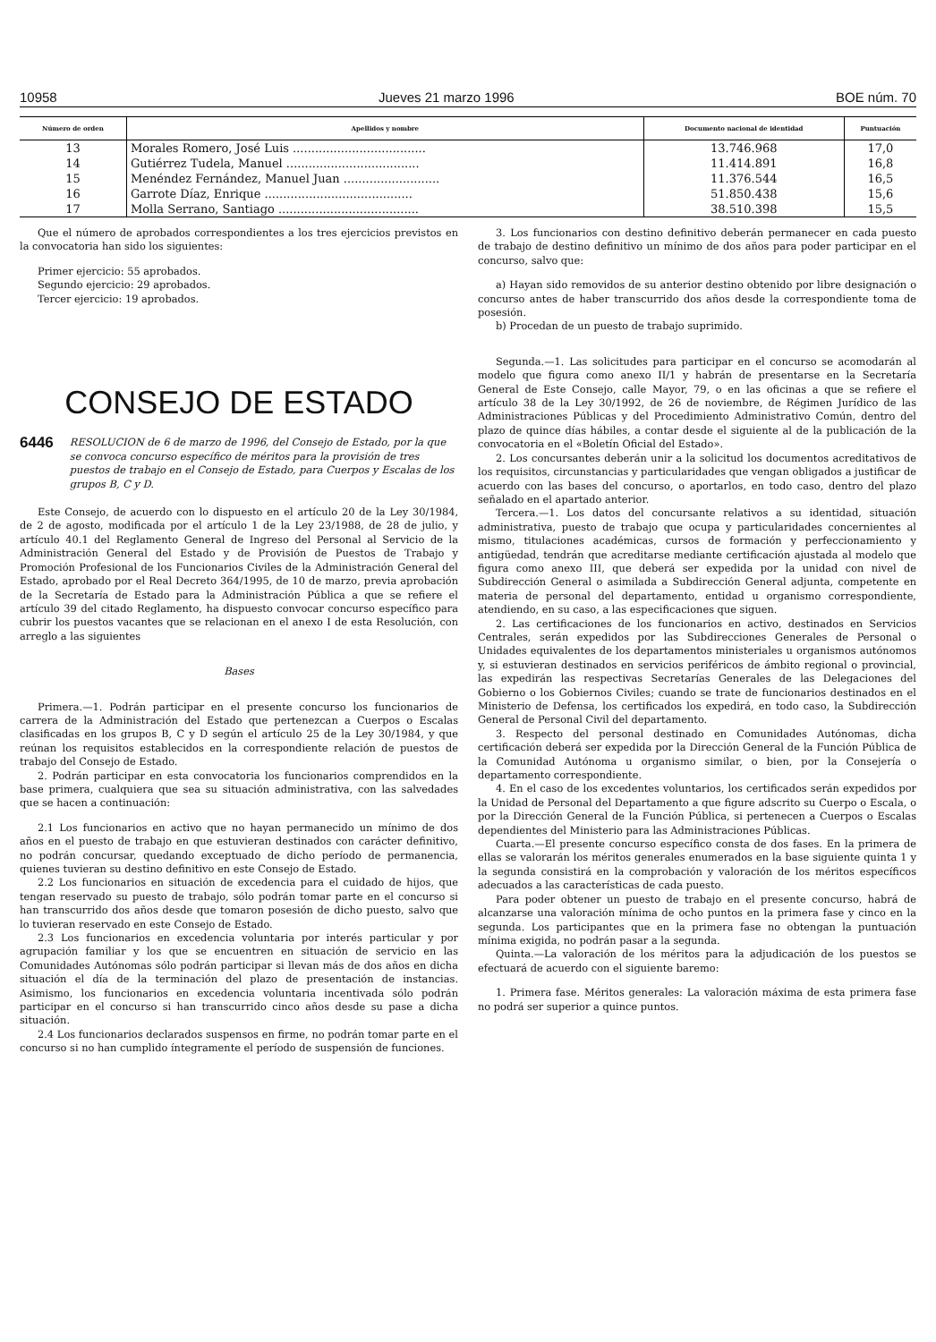10958 Jueves 21 marzo 1996 BOE núm. 70
| Número de orden | Apellidos y nombre | Documento nacional de identidad | Puntuación |
| --- | --- | --- | --- |
| 13 | Morales Romero, José Luis .................................... | 13.746.968 | 17,0 |
| 14 | Gutiérrez Tudela, Manuel .................................... | 11.414.891 | 16,8 |
| 15 | Menéndez Fernández, Manuel Juan .......................... | 11.376.544 | 16,5 |
| 16 | Garrote Díaz, Enrique ........................................ | 51.850.438 | 15,6 |
| 17 | Molla Serrano, Santiago ...................................... | 38.510.398 | 15,5 |
Que el número de aprobados correspondientes a los tres ejercicios previstos en la convocatoria han sido los siguientes:
Primer ejercicio: 55 aprobados.
Segundo ejercicio: 29 aprobados.
Tercer ejercicio: 19 aprobados.
CONSEJO DE ESTADO
6446 RESOLUCION de 6 de marzo de 1996, del Consejo de Estado, por la que se convoca concurso específico de méritos para la provisión de tres puestos de trabajo en el Consejo de Estado, para Cuerpos y Escalas de los grupos B, C y D.
Este Consejo, de acuerdo con lo dispuesto en el artículo 20 de la Ley 30/1984, de 2 de agosto, modificada por el artículo 1 de la Ley 23/1988, de 28 de julio, y artículo 40.1 del Reglamento General de Ingreso del Personal al Servicio de la Administración General del Estado y de Provisión de Puestos de Trabajo y Promoción Profesional de los Funcionarios Civiles de la Administración General del Estado, aprobado por el Real Decreto 364/1995, de 10 de marzo, previa aprobación de la Secretaría de Estado para la Administración Pública a que se refiere el artículo 39 del citado Reglamento, ha dispuesto convocar concurso específico para cubrir los puestos vacantes que se relacionan en el anexo I de esta Resolución, con arreglo a las siguientes
Bases
Primera.—1. Podrán participar en el presente concurso los funcionarios de carrera de la Administración del Estado que pertenezcan a Cuerpos o Escalas clasificadas en los grupos B, C y D según el artículo 25 de la Ley 30/1984, y que reúnan los requisitos establecidos en la correspondiente relación de puestos de trabajo del Consejo de Estado.
2. Podrán participar en esta convocatoria los funcionarios comprendidos en la base primera, cualquiera que sea su situación administrativa, con las salvedades que se hacen a continuación:
2.1 Los funcionarios en activo que no hayan permanecido un mínimo de dos años en el puesto de trabajo en que estuvieran destinados con carácter definitivo, no podrán concursar, quedando exceptuado de dicho período de permanencia, quienes tuvieran su destino definitivo en este Consejo de Estado.
2.2 Los funcionarios en situación de excedencia para el cuidado de hijos, que tengan reservado su puesto de trabajo, sólo podrán tomar parte en el concurso si han transcurrido dos años desde que tomaron posesión de dicho puesto, salvo que lo tuvieran reservado en este Consejo de Estado.
2.3 Los funcionarios en excedencia voluntaria por interés particular y por agrupación familiar y los que se encuentren en situación de servicio en las Comunidades Autónomas sólo podrán participar si llevan más de dos años en dicha situación el día de la terminación del plazo de presentación de instancias. Asimismo, los funcionarios en excedencia voluntaria incentivada sólo podrán participar en el concurso si han transcurrido cinco años desde su pase a dicha situación.
2.4 Los funcionarios declarados suspensos en firme, no podrán tomar parte en el concurso si no han cumplido íntegramente el período de suspensión de funciones.
3. Los funcionarios con destino definitivo deberán permanecer en cada puesto de trabajo de destino definitivo un mínimo de dos años para poder participar en el concurso, salvo que:
a) Hayan sido removidos de su anterior destino obtenido por libre designación o concurso antes de haber transcurrido dos años desde la correspondiente toma de posesión.
b) Procedan de un puesto de trabajo suprimido.
Segunda.—1. Las solicitudes para participar en el concurso se acomodarán al modelo que figura como anexo II/1 y habrán de presentarse en la Secretaría General de Este Consejo, calle Mayor, 79, o en las oficinas a que se refiere el artículo 38 de la Ley 30/1992, de 26 de noviembre, de Régimen Jurídico de las Administraciones Públicas y del Procedimiento Administrativo Común, dentro del plazo de quince días hábiles, a contar desde el siguiente al de la publicación de la convocatoria en el «Boletín Oficial del Estado».
2. Los concursantes deberán unir a la solicitud los documentos acreditativos de los requisitos, circunstancias y particularidades que vengan obligados a justificar de acuerdo con las bases del concurso, o aportarlos, en todo caso, dentro del plazo señalado en el apartado anterior.
Tercera.—1. Los datos del concursante relativos a su identidad, situación administrativa, puesto de trabajo que ocupa y particularidades concernientes al mismo, titulaciones académicas, cursos de formación y perfeccionamiento y antigüedad, tendrán que acreditarse mediante certificación ajustada al modelo que figura como anexo III, que deberá ser expedida por la unidad con nivel de Subdirección General o asimilada a Subdirección General adjunta, competente en materia de personal del departamento, entidad u organismo correspondiente, atendiendo, en su caso, a las especificaciones que siguen.
2. Las certificaciones de los funcionarios en activo, destinados en Servicios Centrales, serán expedidos por las Subdirecciones Generales de Personal o Unidades equivalentes de los departamentos ministeriales u organismos autónomos y, si estuvieran destinados en servicios periféricos de ámbito regional o provincial, las expedirán las respectivas Secretarías Generales de las Delegaciones del Gobierno o los Gobiernos Civiles; cuando se trate de funcionarios destinados en el Ministerio de Defensa, los certificados los expedirá, en todo caso, la Subdirección General de Personal Civil del departamento.
3. Respecto del personal destinado en Comunidades Autónomas, dicha certificación deberá ser expedida por la Dirección General de la Función Pública de la Comunidad Autónoma u organismo similar, o bien, por la Consejería o departamento correspondiente.
4. En el caso de los excedentes voluntarios, los certificados serán expedidos por la Unidad de Personal del Departamento a que figure adscrito su Cuerpo o Escala, o por la Dirección General de la Función Pública, si pertenecen a Cuerpos o Escalas dependientes del Ministerio para las Administraciones Públicas.
Cuarta.—El presente concurso específico consta de dos fases. En la primera de ellas se valorarán los méritos generales enumerados en la base siguiente quinta 1 y la segunda consistirá en la comprobación y valoración de los méritos específicos adecuados a las características de cada puesto.
Para poder obtener un puesto de trabajo en el presente concurso, habrá de alcanzarse una valoración mínima de ocho puntos en la primera fase y cinco en la segunda. Los participantes que en la primera fase no obtengan la puntuación mínima exigida, no podrán pasar a la segunda.
Quinta.—La valoración de los méritos para la adjudicación de los puestos se efectuará de acuerdo con el siguiente baremo:
1. Primera fase. Méritos generales: La valoración máxima de esta primera fase no podrá ser superior a quince puntos.